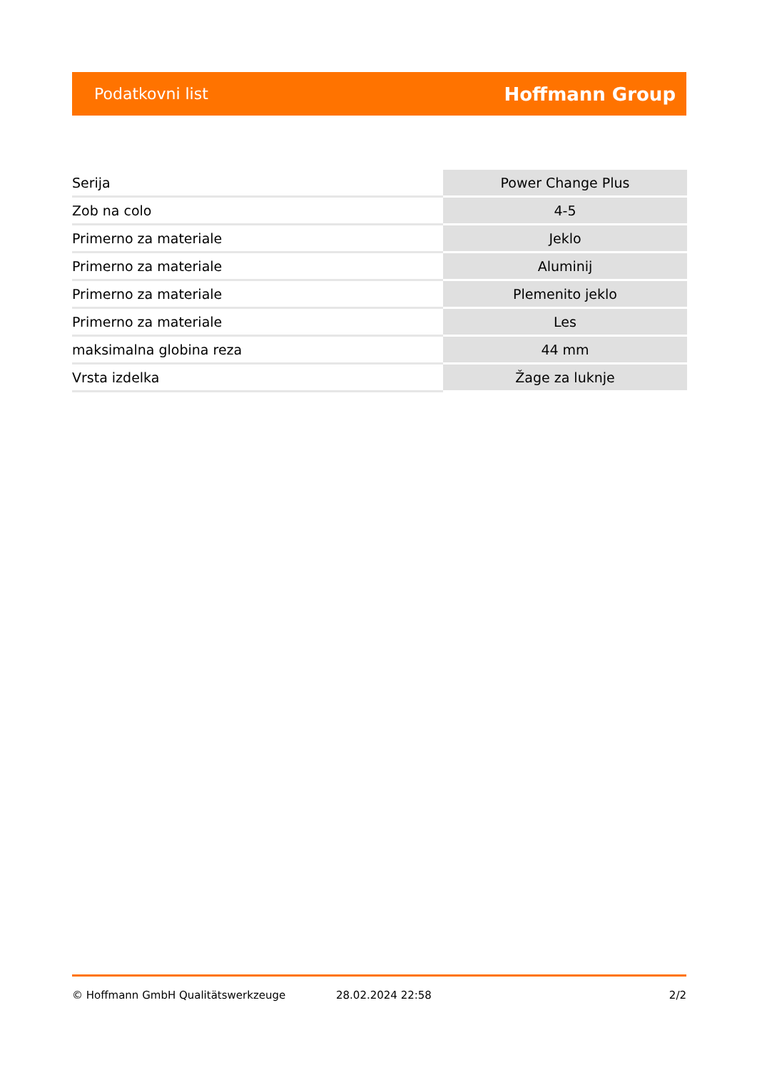Podatkovni list Hoffmann Group
| Serija | Power Change Plus |
| Zob na colo | 4-5 |
| Primerno za materiale | Jeklo |
| Primerno za materiale | Aluminij |
| Primerno za materiale | Plemenito jeklo |
| Primerno za materiale | Les |
| maksimalna globina reza | 44 mm |
| Vrsta izdelka | Žage za luknje |
© Hoffmann GmbH Qualitätswerkzeuge 28.02.2024 22:58 2/2